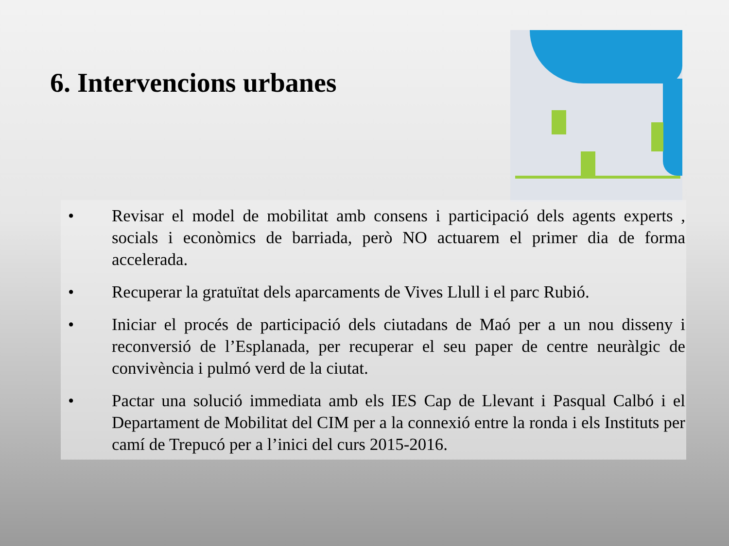6. Intervencions urbanes
• Revisar el model de mobilitat amb consens i participació dels agents experts , socials i econòmics de barriada, però NO actuarem el primer dia de forma accelerada.
• Recuperar la gratuïtat dels aparcaments de Vives Llull i el parc Rubió.
• Iniciar el procés de participació dels ciutadans de Maó per a un nou disseny i reconversió de l’Esplanada, per recuperar el seu paper de centre neuràlgic de convivència i pulmó verd de la ciutat.
• Pactar una solució immediata amb els IES Cap de Llevant i Pasqual Calbó i el Departament de Mobilitat del CIM per a la connexió entre la ronda i els Instituts per camí de Trepucó per a l’inici del curs 2015-2016.